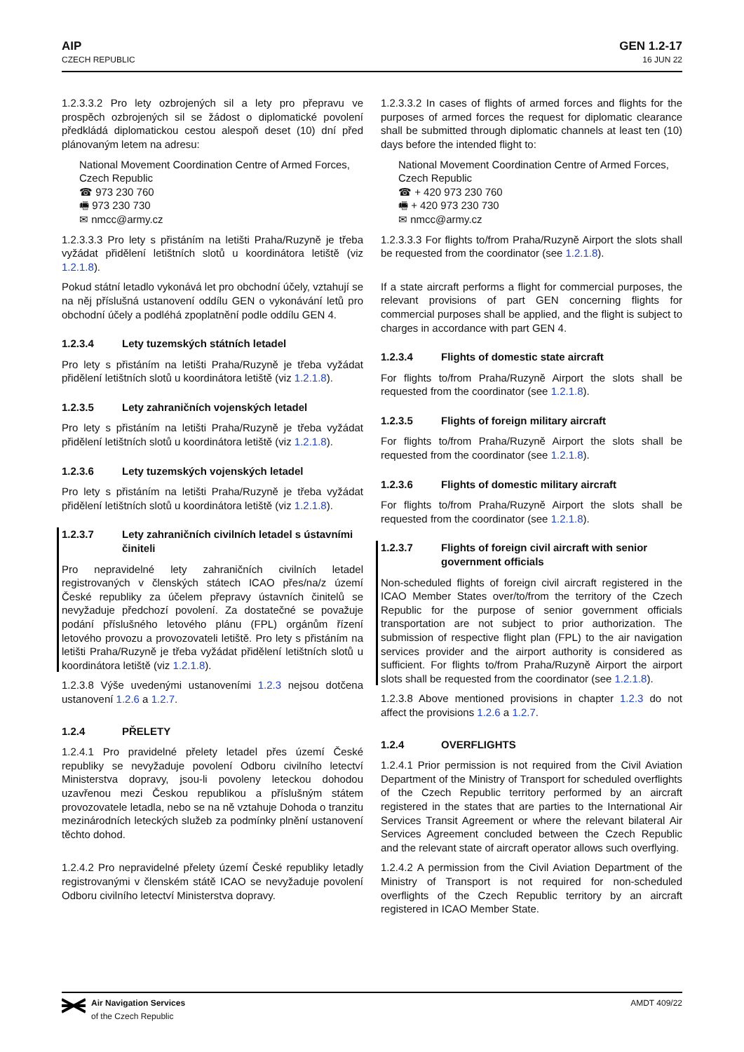AIP
CZECH REPUBLIC
GEN 1.2-17
16 JUN 22
1.2.3.3.2 Pro lety ozbrojených sil a lety pro přepravu ve prospěch ozbrojených sil se žádost o diplomatické povolení předkládá diplomatickou cestou alespoň deset (10) dní před plánovaným letem na adresu:
National Movement Coordination Centre of Armed Forces, Czech Republic
☎ 973 230 760
🖷 973 230 730
✉ nmcc@army.cz
1.2.3.3.3 Pro lety s přistáním na letišti Praha/Ruzyně je třeba vyžádat přidělení letištních slotů u koordinátora letiště (viz 1.2.1.8).
Pokud státní letadlo vykonává let pro obchodní účely, vztahují se na něj příslušná ustanovení oddílu GEN o vykonávání letů pro obchodní účely a podléhá zpoplatnění podle oddílu GEN 4.
1.2.3.4 Lety tuzemských státních letadel
Pro lety s přistáním na letišti Praha/Ruzyně je třeba vyžádat přidělení letištních slotů u koordinátora letiště (viz 1.2.1.8).
1.2.3.5 Lety zahraničních vojenských letadel
Pro lety s přistáním na letišti Praha/Ruzyně je třeba vyžádat přidělení letištních slotů u koordinátora letiště (viz 1.2.1.8).
1.2.3.6 Lety tuzemských vojenských letadel
Pro lety s přistáním na letišti Praha/Ruzyně je třeba vyžádat přidělení letištních slotů u koordinátora letiště (viz 1.2.1.8).
1.2.3.7 Lety zahraničních civilních letadel s ústavními činiteli
Pro nepravidelné lety zahraničních civilních letadel registrovaných v členských státech ICAO přes/na/z území České republiky za účelem přepravy ústavních činitelů se nevyžaduje předchozí povolení. Za dostatečné se považuje podání příslušného letového plánu (FPL) orgánům řízení letového provozu a provozovateli letiště. Pro lety s přistáním na letišti Praha/Ruzyně je třeba vyžádat přidělení letištních slotů u koordinátora letiště (viz 1.2.1.8).
1.2.3.8 Výše uvedenými ustanoveními 1.2.3 nejsou dotčena ustanovení 1.2.6 a 1.2.7.
1.2.4 PŘELETY
1.2.4.1 Pro pravidelné přelety letadel přes území České republiky se nevyžaduje povolení Odboru civilního letectví Ministerstva dopravy, jsou-li povoleny leteckou dohodou uzavřenou mezi Českou republikou a příslušným státem provozovatele letadla, nebo se na ně vztahuje Dohoda o tranzitu mezinárodních leteckých služeb za podmínky plnění ustanovení těchto dohod.
1.2.4.2 Pro nepravidelné přelety území České republiky letadly registrovanými v členském státě ICAO se nevyžaduje povolení Odboru civilního letectví Ministerstva dopravy.
1.2.3.3.2 In cases of flights of armed forces and flights for the purposes of armed forces the request for diplomatic clearance shall be submitted through diplomatic channels at least ten (10) days before the intended flight to:
National Movement Coordination Centre of Armed Forces, Czech Republic
☎ + 420 973 230 760
🖷 + 420 973 230 730
✉ nmcc@army.cz
1.2.3.3.3 For flights to/from Praha/Ruzyně Airport the slots shall be requested from the coordinator (see 1.2.1.8).
If a state aircraft performs a flight for commercial purposes, the relevant provisions of part GEN concerning flights for commercial purposes shall be applied, and the flight is subject to charges in accordance with part GEN 4.
1.2.3.4 Flights of domestic state aircraft
For flights to/from Praha/Ruzyně Airport the slots shall be requested from the coordinator (see 1.2.1.8).
1.2.3.5 Flights of foreign military aircraft
For flights to/from Praha/Ruzyně Airport the slots shall be requested from the coordinator (see 1.2.1.8).
1.2.3.6 Flights of domestic military aircraft
For flights to/from Praha/Ruzyně Airport the slots shall be requested from the coordinator (see 1.2.1.8).
1.2.3.7 Flights of foreign civil aircraft with senior government officials
Non-scheduled flights of foreign civil aircraft registered in the ICAO Member States over/to/from the territory of the Czech Republic for the purpose of senior government officials transportation are not subject to prior authorization. The submission of respective flight plan (FPL) to the air navigation services provider and the airport authority is considered as sufficient. For flights to/from Praha/Ruzyně Airport the airport slots shall be requested from the coordinator (see 1.2.1.8).
1.2.3.8 Above mentioned provisions in chapter 1.2.3 do not affect the provisions 1.2.6 a 1.2.7.
1.2.4 OVERFLIGHTS
1.2.4.1 Prior permission is not required from the Civil Aviation Department of the Ministry of Transport for scheduled overflights of the Czech Republic territory performed by an aircraft registered in the states that are parties to the International Air Services Transit Agreement or where the relevant bilateral Air Services Agreement concluded between the Czech Republic and the relevant state of aircraft operator allows such overflying.
1.2.4.2 A permission from the Civil Aviation Department of the Ministry of Transport is not required for non-scheduled overflights of the Czech Republic territory by an aircraft registered in ICAO Member State.
Air Navigation Services
of the Czech Republic
AMDT 409/22